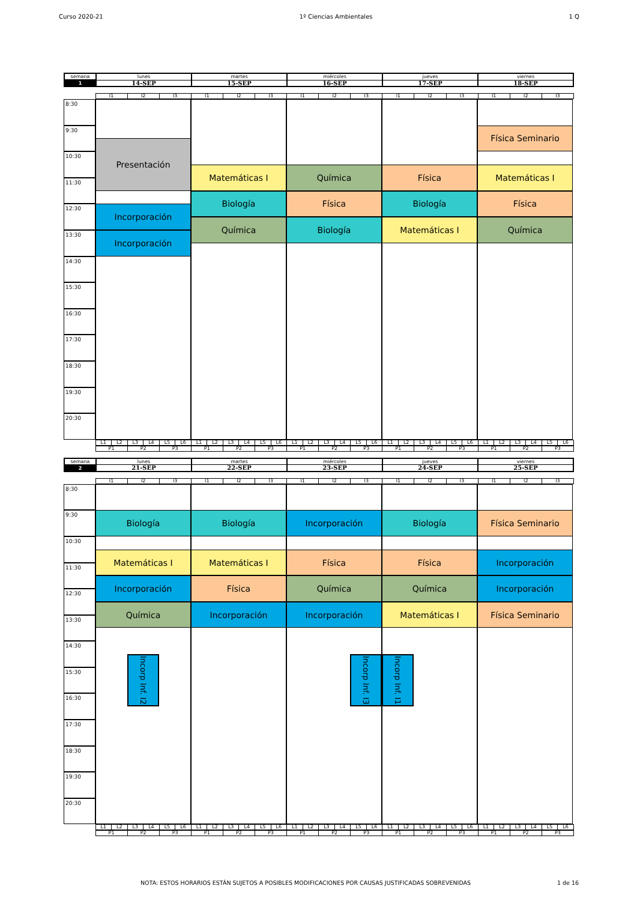Curso 2020-21 1º Ciencias Ambientales 1 Q
| semana | lunes | martes | miércoles | jueves | viernes |
| 1 | 14-SEP | 15-SEP | 16-SEP | 17-SEP | 18-SEP |
| | I1 | I2 | I3 | I1 | I2 | I3 | I1 | I2 | I3 | I1 | I2 | I3 | I1 | I2 | I3 |
8:30
9:30
10:30
11:30
12:30
13:30
14:30
15:30
16:30
17:30
18:30
19:30
20:30
Presentación
Incorporación
Incorporación
Matemáticas I
Biología
Química
Química
Física
Biología
Física
Biología
Matemáticas I
Física Seminario
Matemáticas I
Física
Química
| | L1 | L2 | L3 | L4 | L5 | L6 | L1 | L2 | L3 | L4 | L5 | L6 | L1 | L2 | L3 | L4 | L5 | L6 | L1 | L2 | L3 | L4 | L5 | L6 | L1 | L2 | L3 | L4 | L5 | L6 |
| | P1 | P2 | P3 | P1 | P2 | P3 | P1 | P2 | P3 | P1 | P2 | P3 | P1 | P2 | P3 |
| semana | lunes | martes | miércoles | jueves | viernes |
| 2 | 21-SEP | 22-SEP | 23-SEP | 24-SEP | 25-SEP |
| | I1 | I2 | I3 | I1 | I2 | I3 | I1 | I2 | I3 | I1 | I2 | I3 | I1 | I2 | I3 |
8:30
9:30
10:30
11:30
12:30
13:30
14:30
15:30
16:30
17:30
18:30
19:30
20:30
Biología
Matemáticas I
Incorporación
Química
Incorp Inf. I2
Biología
Matemáticas I
Física
Incorporación
Incorporación
Física
Química
Incorporación
Incorp Inf. I3
Biología
Física
Química
Matemáticas I
Incorp Inf. I1
Física Seminario
Incorporación
Incorporación
Física Seminario
| | L1 | L2 | L3 | L4 | L5 | L6 | L1 | L2 | L3 | L4 | L5 | L6 | L1 | L2 | L3 | L4 | L5 | L6 | L1 | L2 | L3 | L4 | L5 | L6 | L1 | L2 | L3 | L4 | L5 | L6 |
| | P1 | P2 | P3 | P1 | P2 | P3 | P1 | P2 | P3 | P1 | P2 | P3 | P1 | P2 | P3 |
NOTA: ESTOS HORARIOS ESTÁN SUJETOS A POSIBLES MODIFICACIONES POR CAUSAS JUSTIFICADAS SOBREVENIDAS 1 de 16